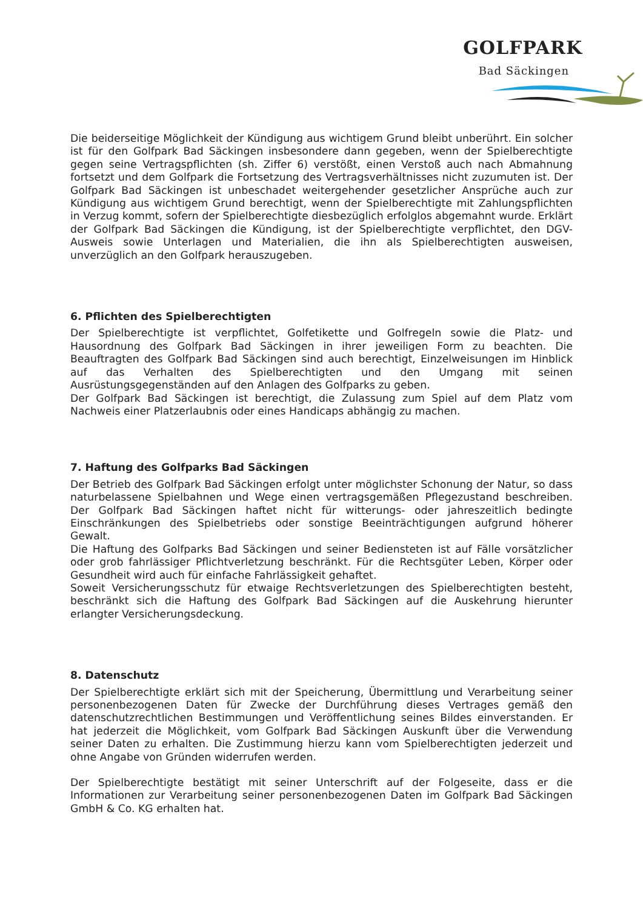GOLFPARK
Bad Säckingen
Die beiderseitige Möglichkeit der Kündigung aus wichtigem Grund bleibt unberührt. Ein solcher ist für den Golfpark Bad Säckingen insbesondere dann gegeben, wenn der Spielberechtigte gegen seine Vertragspflichten (sh. Ziffer 6) verstößt, einen Verstoß auch nach Abmahnung fortsetzt und dem Golfpark die Fortsetzung des Vertragsverhältnisses nicht zuzumuten ist. Der Golfpark Bad Säckingen ist unbeschadet weitergehender gesetzlicher Ansprüche auch zur Kündigung aus wichtigem Grund berechtigt, wenn der Spielberechtigte mit Zahlungspflichten in Verzug kommt, sofern der Spielberechtigte diesbezüglich erfolglos abgemahnt wurde. Erklärt der Golfpark Bad Säckingen die Kündigung, ist der Spielberechtigte verpflichtet, den DGV-Ausweis sowie Unterlagen und Materialien, die ihn als Spielberechtigten ausweisen, unverzüglich an den Golfpark herauszugeben.
6. Pflichten des Spielberechtigten
Der Spielberechtigte ist verpflichtet, Golfetikette und Golfregeln sowie die Platz- und Hausordnung des Golfpark Bad Säckingen in ihrer jeweiligen Form zu beachten. Die Beauftragten des Golfpark Bad Säckingen sind auch berechtigt, Einzelweisungen im Hinblick auf das Verhalten des Spielberechtigten und den Umgang mit seinen Ausrüstungsgegenständen auf den Anlagen des Golfparks zu geben.
Der Golfpark Bad Säckingen ist berechtigt, die Zulassung zum Spiel auf dem Platz vom Nachweis einer Platzerlaubnis oder eines Handicaps abhängig zu machen.
7. Haftung des Golfparks Bad Säckingen
Der Betrieb des Golfpark Bad Säckingen erfolgt unter möglichster Schonung der Natur, so dass naturbelassene Spielbahnen und Wege einen vertragsgemäßen Pflegezustand beschreiben. Der Golfpark Bad Säckingen haftet nicht für witterungs- oder jahreszeitlich bedingte Einschränkungen des Spielbetriebs oder sonstige Beeinträchtigungen aufgrund höherer Gewalt.
Die Haftung des Golfparks Bad Säckingen und seiner Bediensteten ist auf Fälle vorsätzlicher oder grob fahrlässiger Pflichtverletzung beschränkt. Für die Rechtsgüter Leben, Körper oder Gesundheit wird auch für einfache Fahrlässigkeit gehaftet.
Soweit Versicherungsschutz für etwaige Rechtsverletzungen des Spielberechtigten besteht, beschränkt sich die Haftung des Golfpark Bad Säckingen auf die Auskehrung hierunter erlangter Versicherungsdeckung.
8. Datenschutz
Der Spielberechtigte erklärt sich mit der Speicherung, Übermittlung und Verarbeitung seiner personenbezogenen Daten für Zwecke der Durchführung dieses Vertrages gemäß den datenschutzrechtlichen Bestimmungen und Veröffentlichung seines Bildes einverstanden. Er hat jederzeit die Möglichkeit, vom Golfpark Bad Säckingen Auskunft über die Verwendung seiner Daten zu erhalten. Die Zustimmung hierzu kann vom Spielberechtigten jederzeit und ohne Angabe von Gründen widerrufen werden.
Der Spielberechtigte bestätigt mit seiner Unterschrift auf der Folgeseite, dass er die Informationen zur Verarbeitung seiner personenbezogenen Daten im Golfpark Bad Säckingen GmbH & Co. KG erhalten hat.